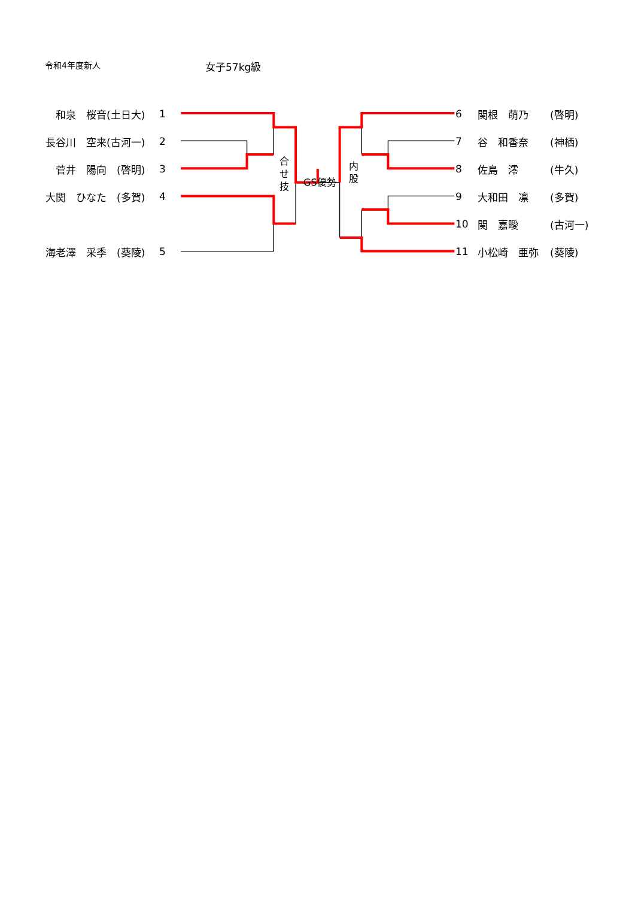令和4年度新人
女子57kg級
| | 和泉 桜音(土日大) | 1 | 合 せ 技 GS優勢 内 股 | 6 | 関根 萌乃 | (啓明) |
| | 長谷川 空来(古河一) | 2 | | 7 | 谷 和香奈 | (神栖) |
| | 菅井 陽向 (啓明) | 3 | | 8 | 佐島 澪 | (牛久) |
| | 大関 ひなた (多賀) | 4 | | 9 | 大和田 凛 | (多賀) |
| | | | | 10 | 関 嘉曖 | (古河一) |
| | 海老澤 采季 (葵陵) | 5 | | 11 | 小松崎 亜弥 | (葵陵) |